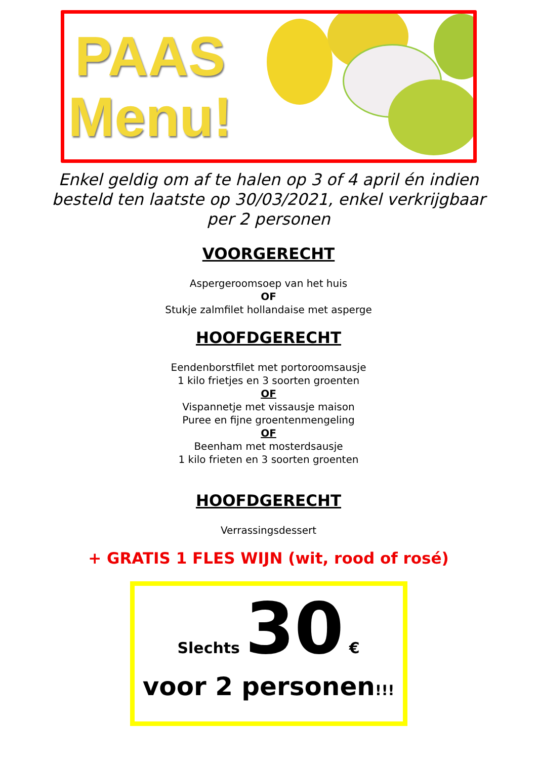PAAS
Menu!
Enkel geldig om af te halen op 3 of 4 april én indien
besteld ten laatste op 30/03/2021, enkel verkrijgbaar
per 2 personen
VOORGERECHT
Aspergeroomsoep van het huis
OF
Stukje zalmfilet hollandaise met asperge
HOOFDGERECHT
Eendenborstfilet met portoroomsausje
1 kilo frietjes en 3 soorten groenten
OF
Vispannetje met vissausje maison
Puree en fijne groentenmengeling
OF
Beenham met mosterdsausje
1 kilo frieten en 3 soorten groenten
HOOFDGERECHT
Verrassingsdessert
+ GRATIS 1 FLES WIJN (wit, rood of rosé)
Slechts 30 €
voor 2 personen!!!